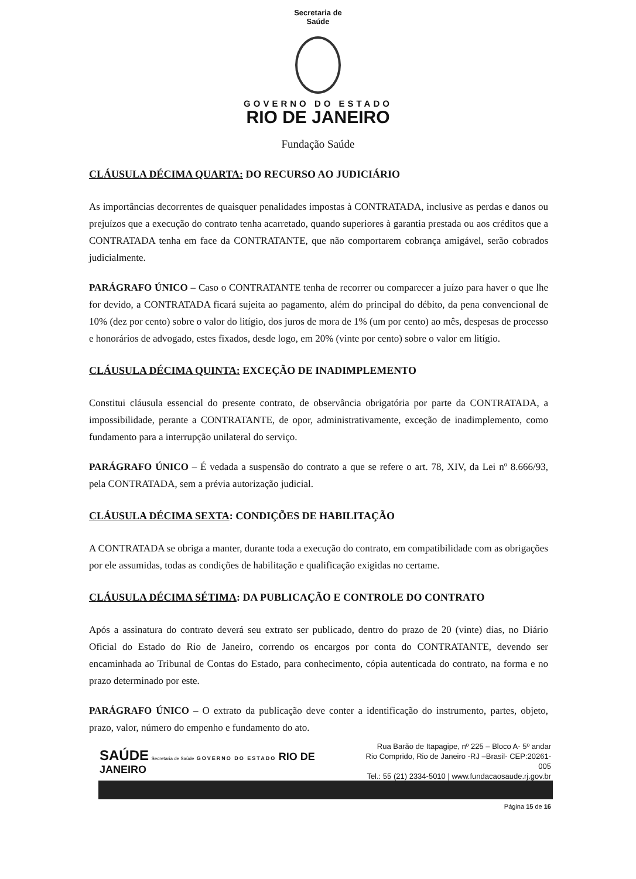Secretaria de
Saúde
GOVERNO DO ESTADO
RIO DE JANEIRO
Fundação Saúde
CLÁUSULA DÉCIMA QUARTA: DO RECURSO AO JUDICIÁRIO
As importâncias decorrentes de quaisquer penalidades impostas à CONTRATADA, inclusive as perdas e danos ou prejuízos que a execução do contrato tenha acarretado, quando superiores à garantia prestada ou aos créditos que a CONTRATADA tenha em face da CONTRATANTE, que não comportarem cobrança amigável, serão cobrados judicialmente.
PARÁGRAFO ÚNICO – Caso o CONTRATANTE tenha de recorrer ou comparecer a juízo para haver o que lhe for devido, a CONTRATADA ficará sujeita ao pagamento, além do principal do débito, da pena convencional de 10% (dez por cento) sobre o valor do litígio, dos juros de mora de 1% (um por cento) ao mês, despesas de processo e honorários de advogado, estes fixados, desde logo, em 20% (vinte por cento) sobre o valor em litígio.
CLÁUSULA DÉCIMA QUINTA: EXCEÇÃO DE INADIMPLEMENTO
Constitui cláusula essencial do presente contrato, de observância obrigatória por parte da CONTRATADA, a impossibilidade, perante a CONTRATANTE, de opor, administrativamente, exceção de inadimplemento, como fundamento para a interrupção unilateral do serviço.
PARÁGRAFO ÚNICO – É vedada a suspensão do contrato a que se refere o art. 78, XIV, da Lei nº 8.666/93, pela CONTRATADA, sem a prévia autorização judicial.
CLÁUSULA DÉCIMA SEXTA: CONDIÇÕES DE HABILITAÇÃO
A CONTRATADA se obriga a manter, durante toda a execução do contrato, em compatibilidade com as obrigações por ele assumidas, todas as condições de habilitação e qualificação exigidas no certame.
CLÁUSULA DÉCIMA SÉTIMA: DA PUBLICAÇÃO E CONTROLE DO CONTRATO
Após a assinatura do contrato deverá seu extrato ser publicado, dentro do prazo de 20 (vinte) dias, no Diário Oficial do Estado do Rio de Janeiro, correndo os encargos por conta do CONTRATANTE, devendo ser encaminhada ao Tribunal de Contas do Estado, para conhecimento, cópia autenticada do contrato, na forma e no prazo determinado por este.
PARÁGRAFO ÚNICO – O extrato da publicação deve conter a identificação do instrumento, partes, objeto, prazo, valor, número do empenho e fundamento do ato.
SAÚDE Secretaria de Saúde GOVERNO DO ESTADO RIO DE JANEIRO
Rua Barão de Itapagipe, nº 225 – Bloco A- 5º andar
Rio Comprido, Rio de Janeiro -RJ –Brasil- CEP:20261-005
Tel.: 55 (21) 2334-5010 | www.fundacaosaude.rj.gov.br
Página 15 de 16